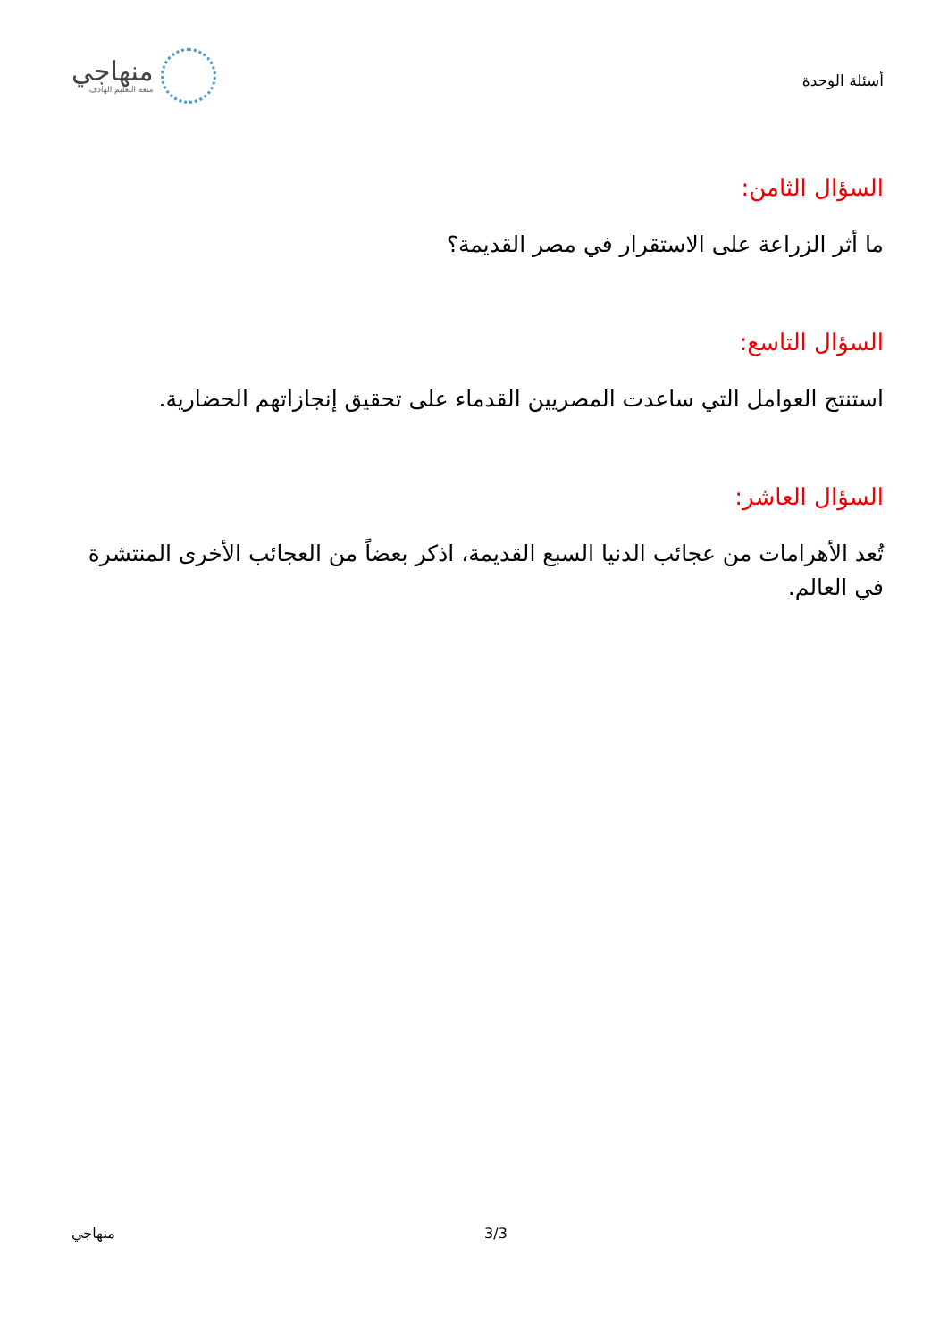أسئلة الوحدة
منهاجي
متعة التعليم الهادف
السؤال الثامن:
ما أثر الزراعة على الاستقرار في مصر القديمة؟
السؤال التاسع:
استنتج العوامل التي ساعدت المصريين القدماء على تحقيق إنجازاتهم الحضارية.
السؤال العاشر:
تُعد الأهرامات من عجائب الدنيا السبع القديمة، اذكر بعضاً من العجائب الأخرى المنتشرة في العالم.
منهاجي 3/3